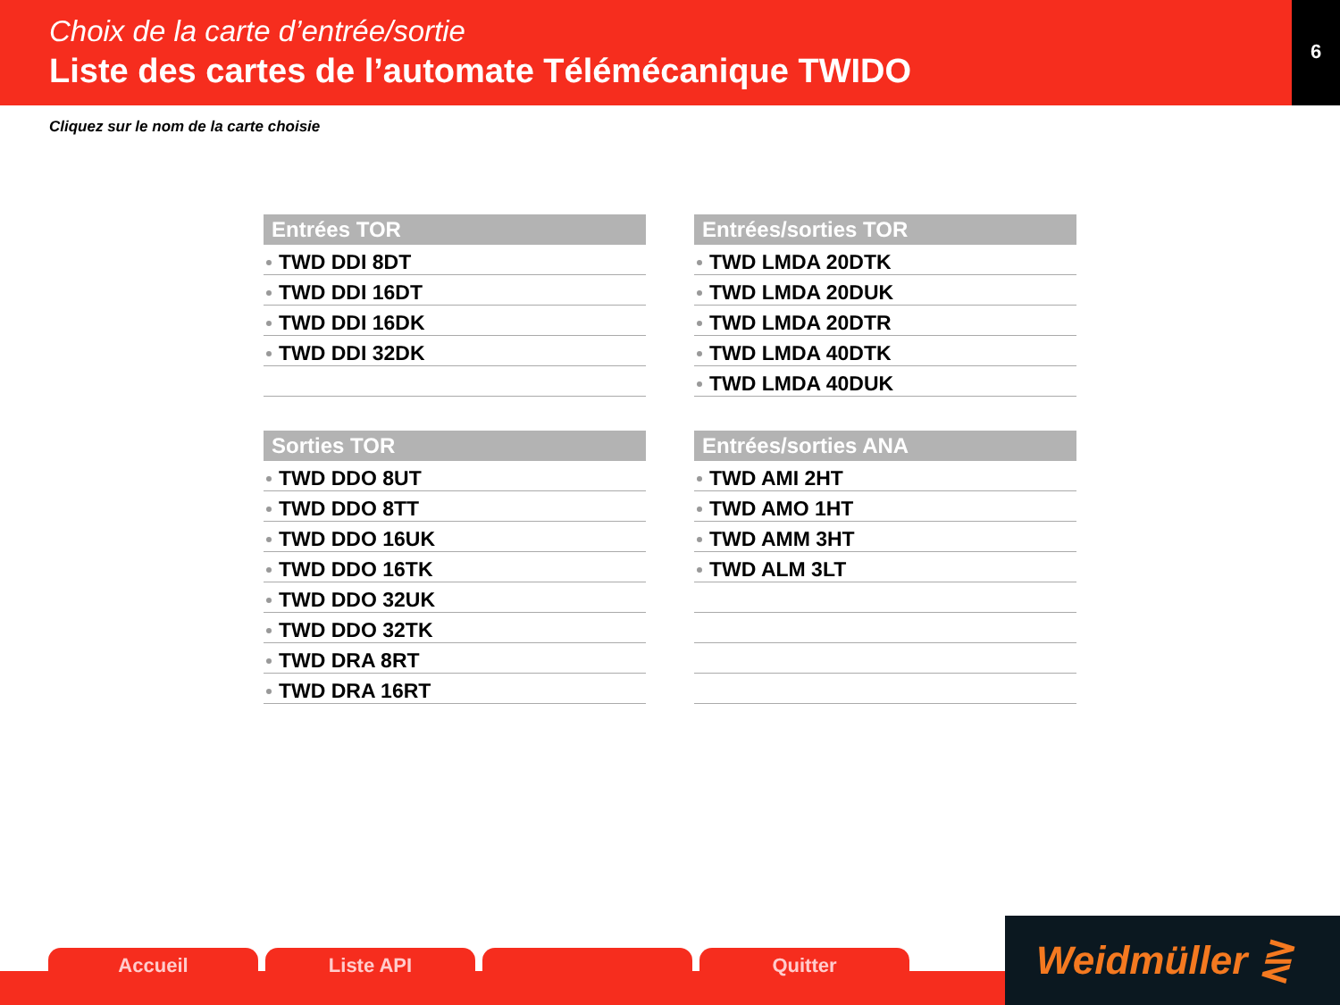Choix de la carte d’entrée/sortie
Liste des cartes de l’automate Télémécanique TWIDO
6
Cliquez sur le nom de la carte choisie
Entrées TOR
TWD DDI 8DT
TWD DDI 16DT
TWD DDI 16DK
TWD DDI 32DK
Entrées/sorties TOR
TWD LMDA 20DTK
TWD LMDA 20DUK
TWD LMDA 20DTR
TWD LMDA 40DTK
TWD LMDA 40DUK
Sorties TOR
TWD DDO 8UT
TWD DDO 8TT
TWD DDO 16UK
TWD DDO 16TK
TWD DDO 32UK
TWD DDO 32TK
TWD DRA 8RT
TWD DRA 16RT
Entrées/sorties ANA
TWD AMI 2HT
TWD AMO 1HT
TWD AMM 3HT
TWD ALM 3LT
Accueil Liste API Quitter
Weidmüller ⋛